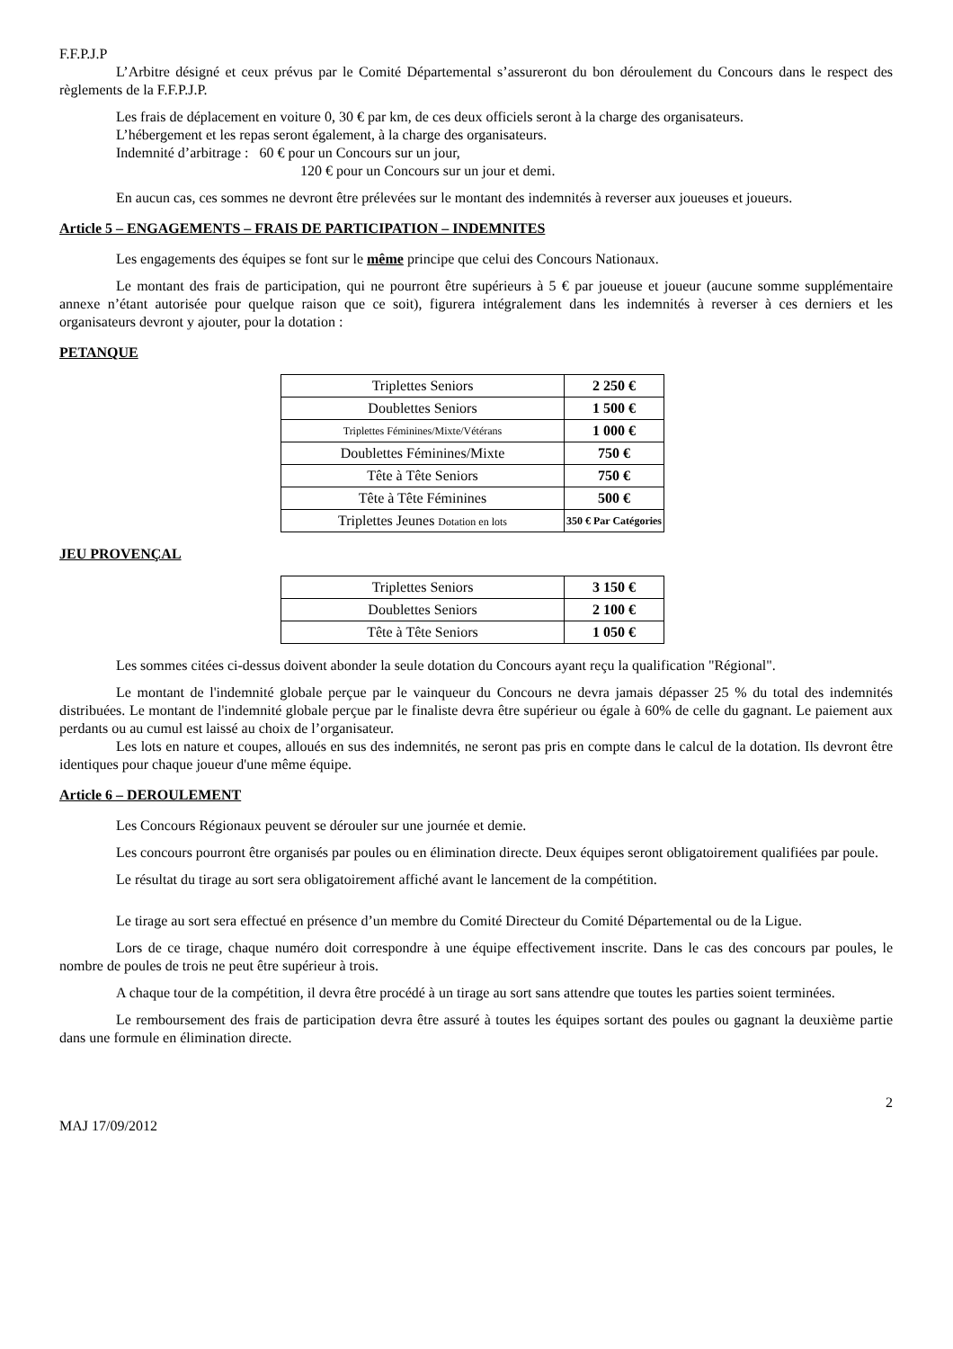F.F.P.J.P
L’Arbitre désigné et ceux prévus par le Comité Départemental s’assureront du bon déroulement du Concours dans le respect des règlements de la F.F.P.J.P.
Les frais de déplacement en voiture 0, 30 € par km, de ces deux officiels seront à la charge des organisateurs.
L’hébergement et les repas seront également, à la charge des organisateurs.
Indemnité d’arbitrage : 60 € pour un Concours sur un jour,
120 € pour un Concours sur un jour et demi.
En aucun cas, ces sommes ne devront être prélevées sur le montant des indemnités à reverser aux joueuses et joueurs.
Article 5 – ENGAGEMENTS – FRAIS DE PARTICIPATION – INDEMNITES
Les engagements des équipes se font sur le même principe que celui des Concours Nationaux.
Le montant des frais de participation, qui ne pourront être supérieurs à 5 € par joueuse et joueur (aucune somme supplémentaire annexe n’étant autorisée pour quelque raison que ce soit), figurera intégralement dans les indemnités à reverser à ces derniers et les organisateurs devront y ajouter, pour la dotation :
PETANQUE
| Triplettes Seniors | 2 250 € |
| Doublettes Seniors | 1 500 € |
| Triplettes Féminines/Mixte/Vétérans | 1 000 € |
| Doublettes Féminines/Mixte | 750 € |
| Tête à Tête Seniors | 750 € |
| Tête à Tête Féminines | 500 € |
| Triplettes Jeunes Dotation en lots | 350 € Par Catégories |
JEU PROVENÇAL
| Triplettes Seniors | 3 150 € |
| Doublettes Seniors | 2 100 € |
| Tête à Tête Seniors | 1 050 € |
Les sommes citées ci-dessus doivent abonder la seule dotation du Concours ayant reçu la qualification "Régional".
Le montant de l'indemnité globale perçue par le vainqueur du Concours ne devra jamais dépasser 25 % du total des indemnités distribuées. Le montant de l'indemnité globale perçue par le finaliste devra être supérieur ou égale à 60% de celle du gagnant. Le paiement aux perdants ou au cumul est laissé au choix de l’organisateur.
Les lots en nature et coupes, alloués en sus des indemnités, ne seront pas pris en compte dans le calcul de la dotation. Ils devront être identiques pour chaque joueur d'une même équipe.
Article 6 – DEROULEMENT
Les Concours Régionaux peuvent se dérouler sur une journée et demie.
Les concours pourront être organisés par poules ou en élimination directe. Deux équipes seront obligatoirement qualifiées par poule.
Le résultat du tirage au sort sera obligatoirement affiché avant le lancement de la compétition.
Le tirage au sort sera effectué en présence d’un membre du Comité Directeur du Comité Départemental ou de la Ligue.
Lors de ce tirage, chaque numéro doit correspondre à une équipe effectivement inscrite. Dans le cas des concours par poules, le nombre de poules de trois ne peut être supérieur à trois.
A chaque tour de la compétition, il devra être procédé à un tirage au sort sans attendre que toutes les parties soient terminées.
Le remboursement des frais de participation devra être assuré à toutes les équipes sortant des poules ou gagnant la deuxième partie dans une formule en élimination directe.
2
MAJ 17/09/2012